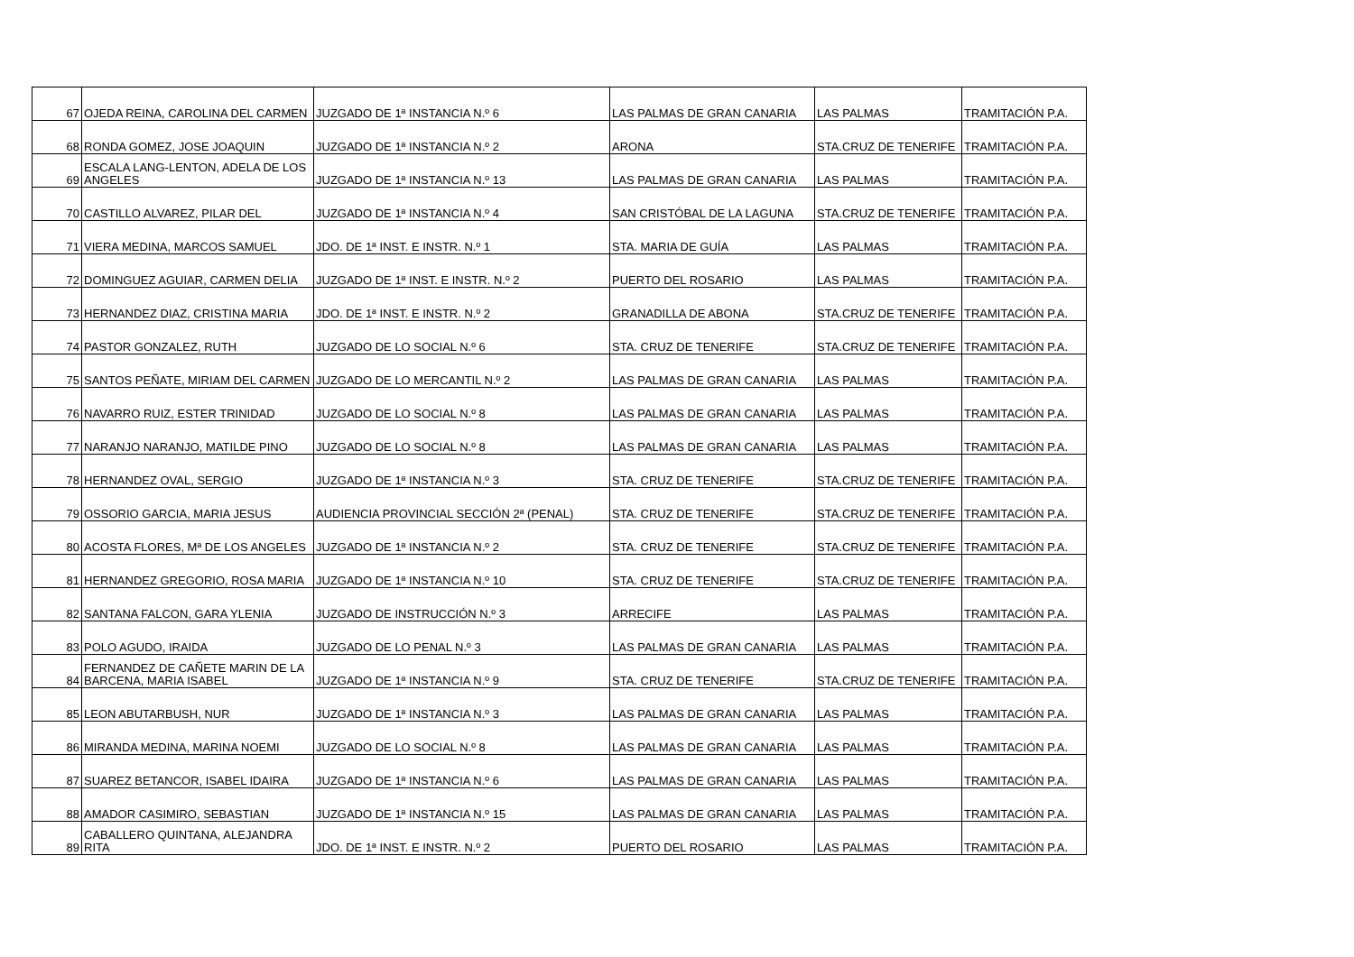| 67 | OJEDA REINA, CAROLINA DEL CARMEN | JUZGADO DE 1ª INSTANCIA N.º 6 | LAS PALMAS DE GRAN CANARIA | LAS PALMAS | TRAMITACIÓN P.A. |
| 68 | RONDA GOMEZ, JOSE JOAQUIN | JUZGADO DE 1ª INSTANCIA N.º 2 | ARONA | STA.CRUZ DE TENERIFE | TRAMITACIÓN P.A. |
| 69 | ESCALA LANG-LENTON, ADELA DE LOS ANGELES | JUZGADO DE 1ª INSTANCIA N.º 13 | LAS PALMAS DE GRAN CANARIA | LAS PALMAS | TRAMITACIÓN P.A. |
| 70 | CASTILLO ALVAREZ, PILAR DEL | JUZGADO DE 1ª INSTANCIA N.º 4 | SAN CRISTÓBAL DE LA LAGUNA | STA.CRUZ DE TENERIFE | TRAMITACIÓN P.A. |
| 71 | VIERA MEDINA, MARCOS SAMUEL | JDO. DE 1ª INST. E INSTR. N.º 1 | STA. MARIA DE GUÍA | LAS PALMAS | TRAMITACIÓN P.A. |
| 72 | DOMINGUEZ AGUIAR, CARMEN DELIA | JUZGADO DE 1ª INST. E INSTR. N.º 2 | PUERTO DEL ROSARIO | LAS PALMAS | TRAMITACIÓN P.A. |
| 73 | HERNANDEZ DIAZ, CRISTINA MARIA | JDO. DE 1ª INST. E INSTR. N.º 2 | GRANADILLA DE ABONA | STA.CRUZ DE TENERIFE | TRAMITACIÓN P.A. |
| 74 | PASTOR GONZALEZ, RUTH | JUZGADO DE LO SOCIAL N.º 6 | STA. CRUZ DE TENERIFE | STA.CRUZ DE TENERIFE | TRAMITACIÓN P.A. |
| 75 | SANTOS PEÑATE, MIRIAM DEL CARMEN | JUZGADO DE LO MERCANTIL N.º 2 | LAS PALMAS DE GRAN CANARIA | LAS PALMAS | TRAMITACIÓN P.A. |
| 76 | NAVARRO RUIZ, ESTER TRINIDAD | JUZGADO DE LO SOCIAL N.º 8 | LAS PALMAS DE GRAN CANARIA | LAS PALMAS | TRAMITACIÓN P.A. |
| 77 | NARANJO NARANJO, MATILDE PINO | JUZGADO DE LO SOCIAL N.º 8 | LAS PALMAS DE GRAN CANARIA | LAS PALMAS | TRAMITACIÓN P.A. |
| 78 | HERNANDEZ OVAL, SERGIO | JUZGADO DE 1ª INSTANCIA N.º 3 | STA. CRUZ DE TENERIFE | STA.CRUZ DE TENERIFE | TRAMITACIÓN P.A. |
| 79 | OSSORIO GARCIA, MARIA JESUS | AUDIENCIA PROVINCIAL SECCIÓN 2ª (PENAL) | STA. CRUZ DE TENERIFE | STA.CRUZ DE TENERIFE | TRAMITACIÓN P.A. |
| 80 | ACOSTA FLORES, Mª DE LOS ANGELES | JUZGADO DE 1ª INSTANCIA N.º 2 | STA. CRUZ DE TENERIFE | STA.CRUZ DE TENERIFE | TRAMITACIÓN P.A. |
| 81 | HERNANDEZ GREGORIO, ROSA MARIA | JUZGADO DE 1ª INSTANCIA N.º 10 | STA. CRUZ DE TENERIFE | STA.CRUZ DE TENERIFE | TRAMITACIÓN P.A. |
| 82 | SANTANA FALCON, GARA YLENIA | JUZGADO DE INSTRUCCIÓN N.º 3 | ARRECIFE | LAS PALMAS | TRAMITACIÓN P.A. |
| 83 | POLO AGUDO, IRAIDA | JUZGADO DE LO PENAL N.º 3 | LAS PALMAS DE GRAN CANARIA | LAS PALMAS | TRAMITACIÓN P.A. |
| 84 | FERNANDEZ DE CAÑETE MARIN DE LA BARCENA, MARIA ISABEL | JUZGADO DE 1ª INSTANCIA N.º 9 | STA. CRUZ DE TENERIFE | STA.CRUZ DE TENERIFE | TRAMITACIÓN P.A. |
| 85 | LEON ABUTARBUSH, NUR | JUZGADO DE 1ª INSTANCIA N.º 3 | LAS PALMAS DE GRAN CANARIA | LAS PALMAS | TRAMITACIÓN P.A. |
| 86 | MIRANDA MEDINA, MARINA NOEMI | JUZGADO DE LO SOCIAL N.º 8 | LAS PALMAS DE GRAN CANARIA | LAS PALMAS | TRAMITACIÓN P.A. |
| 87 | SUAREZ BETANCOR, ISABEL IDAIRA | JUZGADO DE 1ª INSTANCIA N.º 6 | LAS PALMAS DE GRAN CANARIA | LAS PALMAS | TRAMITACIÓN P.A. |
| 88 | AMADOR CASIMIRO, SEBASTIAN | JUZGADO DE 1ª INSTANCIA N.º 15 | LAS PALMAS DE GRAN CANARIA | LAS PALMAS | TRAMITACIÓN P.A. |
| 89 | CABALLERO QUINTANA, ALEJANDRA RITA | JDO. DE 1ª INST. E INSTR. N.º 2 | PUERTO DEL ROSARIO | LAS PALMAS | TRAMITACIÓN P.A. |